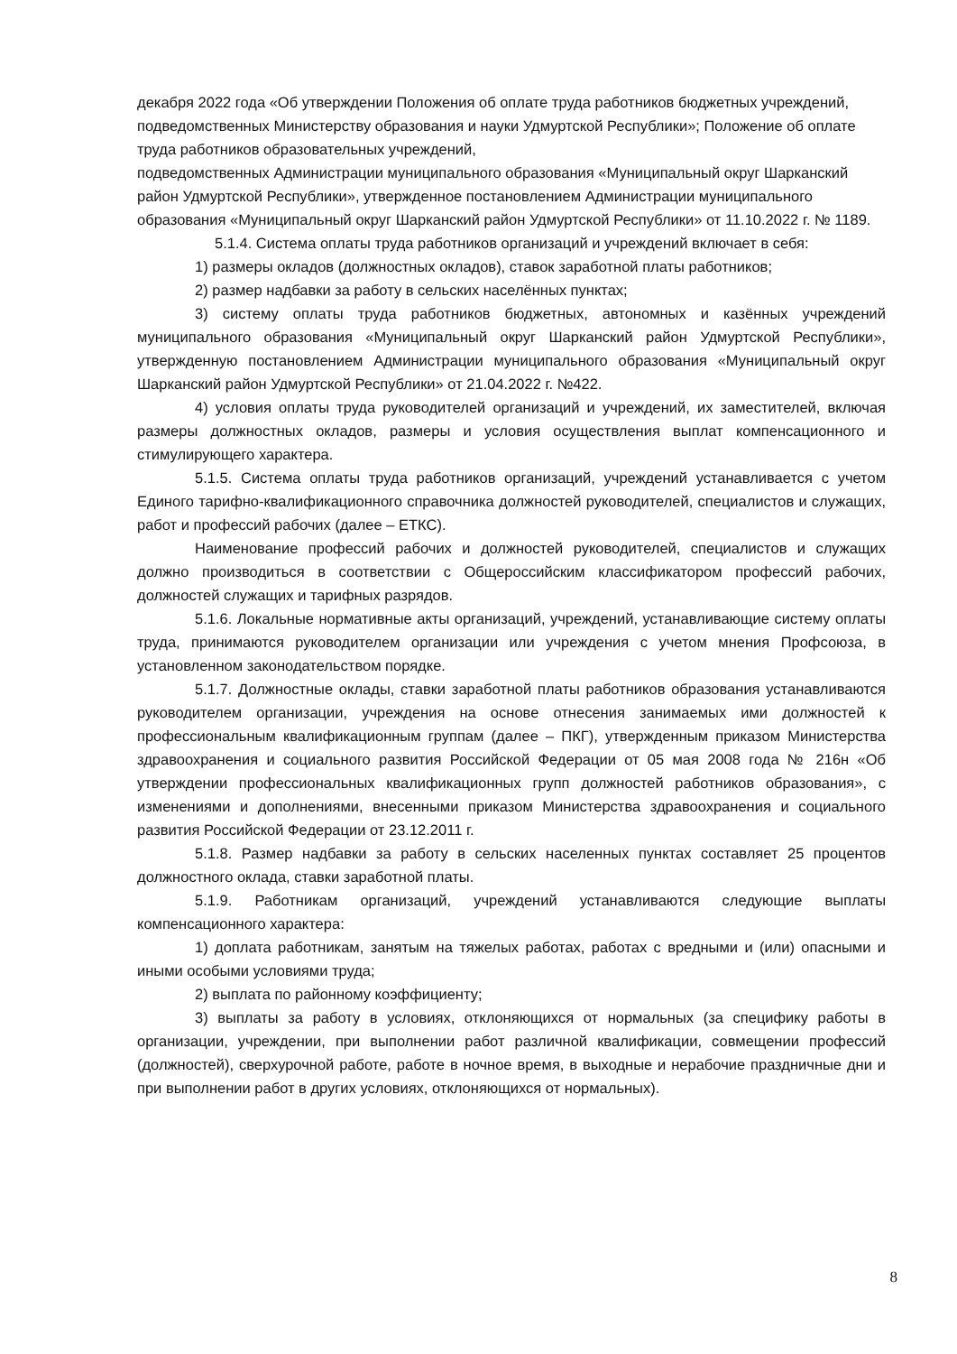декабря 2022 года «Об утверждении Положения об оплате труда работников бюджетных учреждений, подведомственных Министерству образования и науки Удмуртской Республики»; Положение об оплате труда работников образовательных учреждений,
подведомственных Администрации муниципального образования «Муниципальный округ Шарканский район Удмуртской Республики», утвержденное постановлением Администрации муниципального образования «Муниципальный округ Шарканский район Удмуртской Республики» от 11.10.2022 г. № 1189.
5.1.4. Система оплаты труда работников организаций и учреждений включает в себя:
1) размеры окладов (должностных окладов), ставок заработной платы работников;
2) размер надбавки за работу в сельских населённых пунктах;
3) систему оплаты труда работников бюджетных, автономных и казённых учреждений муниципального образования «Муниципальный округ Шарканский район Удмуртской Республики», утвержденную постановлением Администрации муниципального образования «Муниципальный округ Шарканский район Удмуртской Республики» от 21.04.2022 г. №422.
4) условия оплаты труда руководителей организаций и учреждений, их заместителей, включая размеры должностных окладов, размеры и условия осуществления выплат компенсационного и стимулирующего характера.
5.1.5. Система оплаты труда работников организаций, учреждений устанавливается с учетом Единого тарифно-квалификационного справочника должностей руководителей, специалистов и служащих, работ и профессий рабочих (далее – ЕТКС).
Наименование профессий рабочих и должностей руководителей, специалистов и служащих должно производиться в соответствии с Общероссийским классификатором профессий рабочих, должностей служащих и тарифных разрядов.
5.1.6. Локальные нормативные акты организаций, учреждений, устанавливающие систему оплаты труда, принимаются руководителем организации или учреждения с учетом мнения Профсоюза, в установленном законодательством порядке.
5.1.7. Должностные оклады, ставки заработной платы работников образования устанавливаются руководителем организации, учреждения на основе отнесения занимаемых ими должностей к профессиональным квалификационным группам (далее – ПКГ), утвержденным приказом Министерства здравоохранения и социального развития Российской Федерации от 05 мая 2008 года № 216н «Об утверждении профессиональных квалификационных групп должностей работников образования», с изменениями и дополнениями, внесенными приказом Министерства здравоохранения и социального развития Российской Федерации от 23.12.2011 г.
5.1.8. Размер надбавки за работу в сельских населенных пунктах составляет 25 процентов должностного оклада, ставки заработной платы.
5.1.9. Работникам организаций, учреждений устанавливаются следующие выплаты компенсационного характера:
1) доплата работникам, занятым на тяжелых работах, работах с вредными и (или) опасными и иными особыми условиями труда;
2) выплата по районному коэффициенту;
3) выплаты за работу в условиях, отклоняющихся от нормальных (за специфику работы в организации, учреждении, при выполнении работ различной квалификации, совмещении профессий (должностей), сверхурочной работе, работе в ночное время, в выходные и нерабочие праздничные дни и при выполнении работ в других условиях, отклоняющихся от нормальных).
8